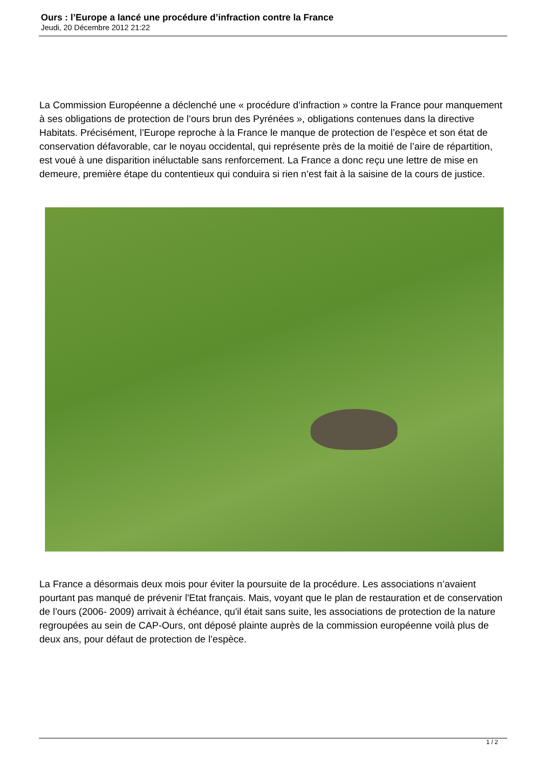Ours : l’Europe a lancé une procédure d’infraction contre la France
Jeudi, 20 Décembre 2012 21:22
La Commission Européenne a déclenché une « procédure d’infraction » contre la France pour manquement à ses obligations de protection de l’ours brun des Pyrénées », obligations contenues dans la directive Habitats. Précisément, l’Europe reproche à la France le manque de protection de l’espèce et son état de conservation défavorable, car le noyau occidental, qui représente près de la moitié de l’aire de répartition, est voué à une disparition inéluctable sans renforcement. La France a donc reçu une lettre de mise en demeure, première étape du contentieux qui conduira si rien n’est fait à la saisine de la cours de justice.
La France a désormais deux mois pour éviter la poursuite de la procédure. Les associations n’avaient pourtant pas manqué de prévenir l'Etat français. Mais, voyant que le plan de restauration et de conservation de l’ours (2006- 2009) arrivait à échéance, qu'il était sans suite, les associations de protection de la nature regroupées au sein de CAP-Ours, ont déposé plainte auprès de la commission européenne voilà plus de deux ans, pour défaut de protection de l’espèce.
1 / 2